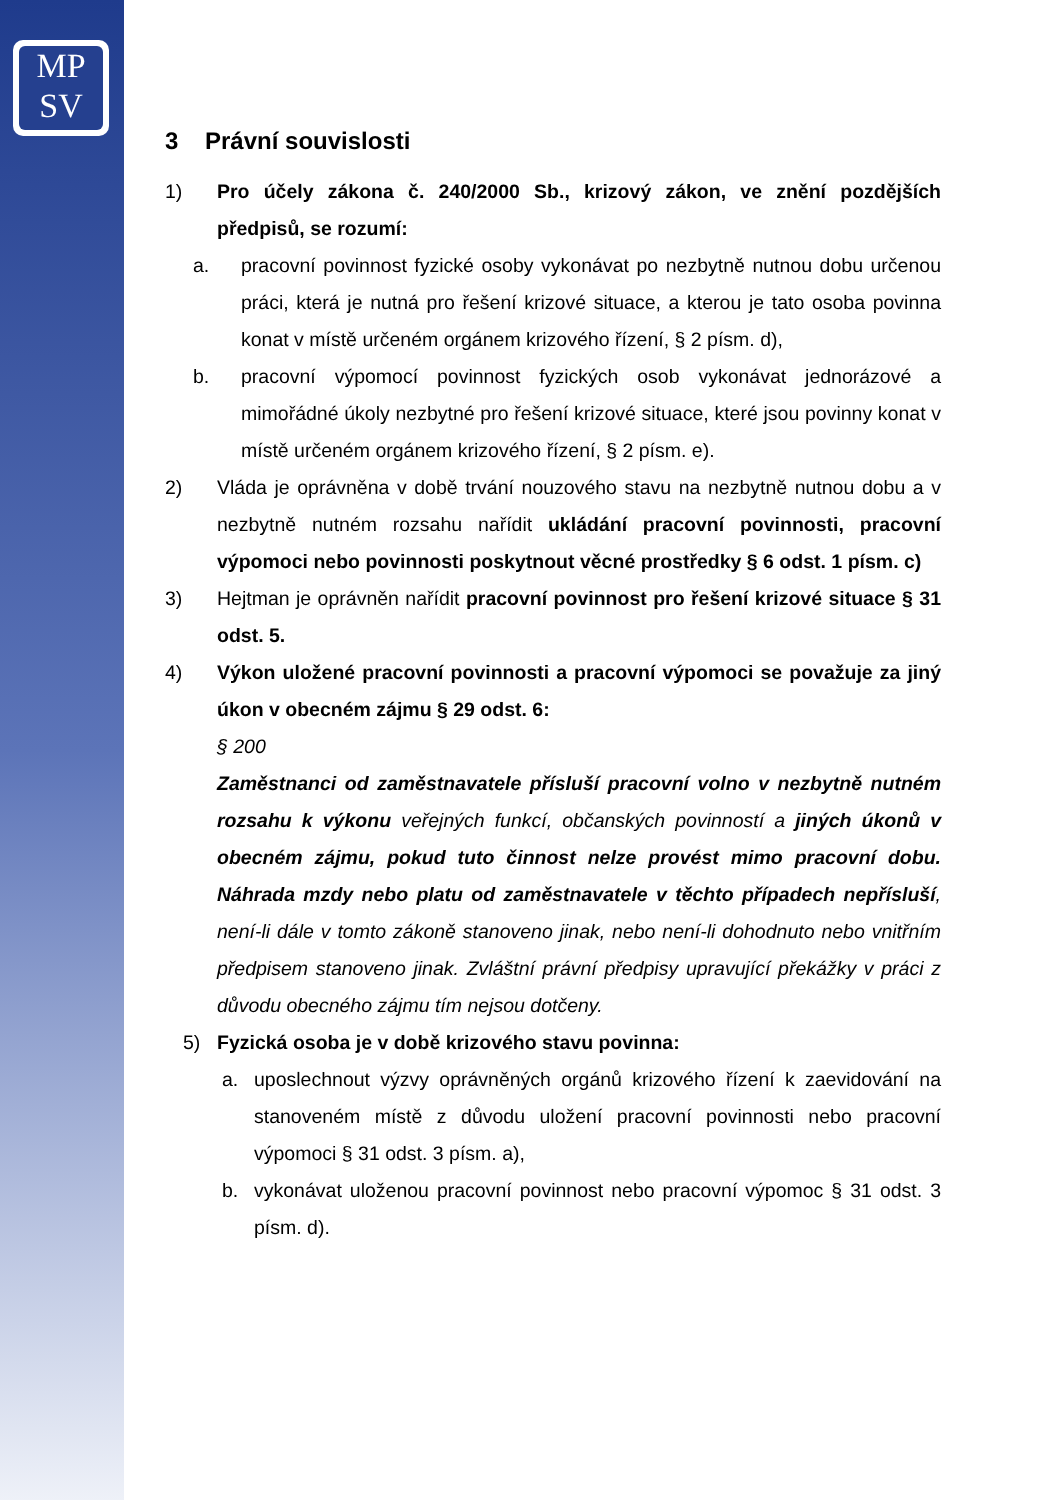MP
SV
3 Právní souvislosti
1) Pro účely zákona č. 240/2000 Sb., krizový zákon, ve znění pozdějších předpisů, se rozumí:
a. pracovní povinnost fyzické osoby vykonávat po nezbytně nutnou dobu určenou práci, která je nutná pro řešení krizové situace, a kterou je tato osoba povinna konat v místě určeném orgánem krizového řízení, § 2 písm. d),
b. pracovní výpomocí povinnost fyzických osob vykonávat jednorázové a mimořádné úkoly nezbytné pro řešení krizové situace, které jsou povinny konat v místě určeném orgánem krizového řízení, § 2 písm. e).
2) Vláda je oprávněna v době trvání nouzového stavu na nezbytně nutnou dobu a v nezbytně nutném rozsahu nařídit ukládání pracovní povinnosti, pracovní výpomoci nebo povinnosti poskytnout věcné prostředky § 6 odst. 1 písm. c)
3) Hejtman je oprávněn nařídit pracovní povinnost pro řešení krizové situace § 31 odst. 5.
4) Výkon uložené pracovní povinnosti a pracovní výpomoci se považuje za jiný úkon v obecném zájmu § 29 odst. 6:
§ 200
Zaměstnanci od zaměstnavatele přísluší pracovní volno v nezbytně nutném rozsahu k výkonu veřejných funkcí, občanských povinností a jiných úkonů v obecném zájmu, pokud tuto činnost nelze provést mimo pracovní dobu. Náhrada mzdy nebo platu od zaměstnavatele v těchto případech nepřísluší, není-li dále v tomto zákoně stanoveno jinak, nebo není-li dohodnuto nebo vnitřním předpisem stanoveno jinak. Zvláštní právní předpisy upravující překážky v práci z důvodu obecného zájmu tím nejsou dotčeny.
5) Fyzická osoba je v době krizového stavu povinna:
a. uposlechnout výzvy oprávněných orgánů krizového řízení k zaevidování na stanoveném místě z důvodu uložení pracovní povinnosti nebo pracovní výpomoci § 31 odst. 3 písm. a),
b. vykonávat uloženou pracovní povinnost nebo pracovní výpomoc § 31 odst. 3 písm. d).